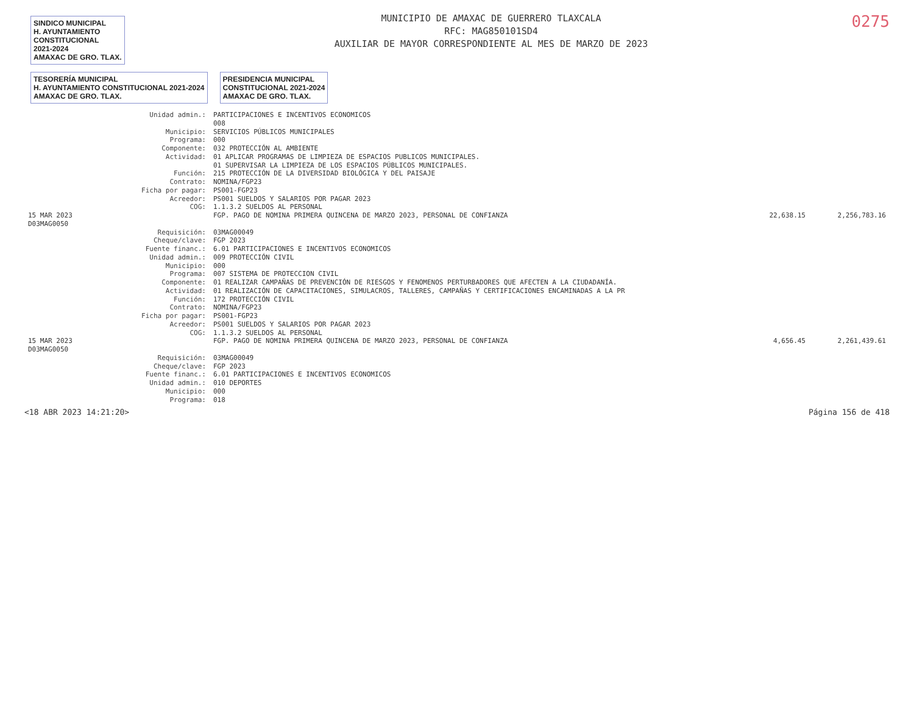SINDICO MUNICIPAL
H. AYUNTAMIENTO
CONSTITUCIONAL
2021-2024
AMAXAC DE GRO. TLAX.
MUNICIPIO DE AMAXAC DE GUERRERO TLAXCALA
RFC: MAG850101SD4
AUXILIAR DE MAYOR CORRESPONDIENTE AL MES DE MARZO DE 2023
0275
TESORERÍA MUNICIPAL
H. AYUNTAMIENTO CONSTITUCIONAL 2021-2024
AMAXAC DE GRO. TLAX. PRESIDENCIA MUNICIPAL
CONSTITUCIONAL 2021-2024
AMAXAC DE GRO. TLAX.
| | Unidad admin.: | PARTICIPACIONES E INCENTIVOS ECONOMICOS | | |
| | | 008 | | |
| | Municipio: | SERVICIOS PÚBLICOS MUNICIPALES | | |
| | Programa: | 000 | | |
| | Componente: | 032 PROTECCIÓN AL AMBIENTE | | |
| | Actividad: | 01 APLICAR PROGRAMAS DE LIMPIEZA DE ESPACIOS PUBLICOS MUNICIPALES. 01 SUPERVISAR LA LIMPIEZA DE LOS ESPACIOS PÚBLICOS MUNICIPALES. | | |
| | Función: | 215 PROTECCIÓN DE LA DIVERSIDAD BIOLÓGICA Y DEL PAISAJE | | |
| | Contrato: | NOMINA/FGP23 | | |
| | Ficha por pagar: | PS001-FGP23 | | |
| | Acreedor: | PS001 SUELDOS Y SALARIOS POR PAGAR 2023 | | |
| | COG: | 1.1.3.2 SUELDOS AL PERSONAL | | |
| 15 MAR 2023 D03MAG0050 | | FGP. PAGO DE NOMINA PRIMERA QUINCENA DE MARZO 2023, PERSONAL DE CONFIANZA | 22,638.15 | 2,256,783.16 |
| | Requisición: | 03MAG00049 | | |
| | Cheque/clave: | FGP 2023 | | |
| | Fuente financ.: | 6.01 PARTICIPACIONES E INCENTIVOS ECONOMICOS | | |
| | Unidad admin.: | 009 PROTECCIÓN CIVIL | | |
| | Municipio: | 000 | | |
| | Programa: | 007 SISTEMA DE PROTECCION CIVIL | | |
| | Componente: | 01 REALIZAR CAMPAÑAS DE PREVENCIÓN DE RIESGOS Y FENOMENOS PERTURBADORES QUE AFECTEN A LA CIUDADANÍA. | | |
| | Actividad: | 01 REALIZACIÓN DE CAPACITACIONES, SIMULACROS, TALLERES, CAMPAÑAS Y CERTIFICACIONES ENCAMINADAS A LA PR | | |
| | Función: | 172 PROTECCIÓN CIVIL | | |
| | Contrato: | NOMINA/FGP23 | | |
| | Ficha por pagar: | PS001-FGP23 | | |
| | Acreedor: | PS001 SUELDOS Y SALARIOS POR PAGAR 2023 | | |
| | COG: | 1.1.3.2 SUELDOS AL PERSONAL | | |
| 15 MAR 2023 D03MAG0050 | | FGP. PAGO DE NOMINA PRIMERA QUINCENA DE MARZO 2023, PERSONAL DE CONFIANZA | 4,656.45 | 2,261,439.61 |
| | Requisición: | 03MAG00049 | | |
| | Cheque/clave: | FGP 2023 | | |
| | Fuente financ.: | 6.01 PARTICIPACIONES E INCENTIVOS ECONOMICOS | | |
| | Unidad admin.: | 010 DEPORTES | | |
| | Municipio: | 000 | | |
| | Programa: | 018 | | |
<18 ABR 2023 14:21:20> Página 156 de 418